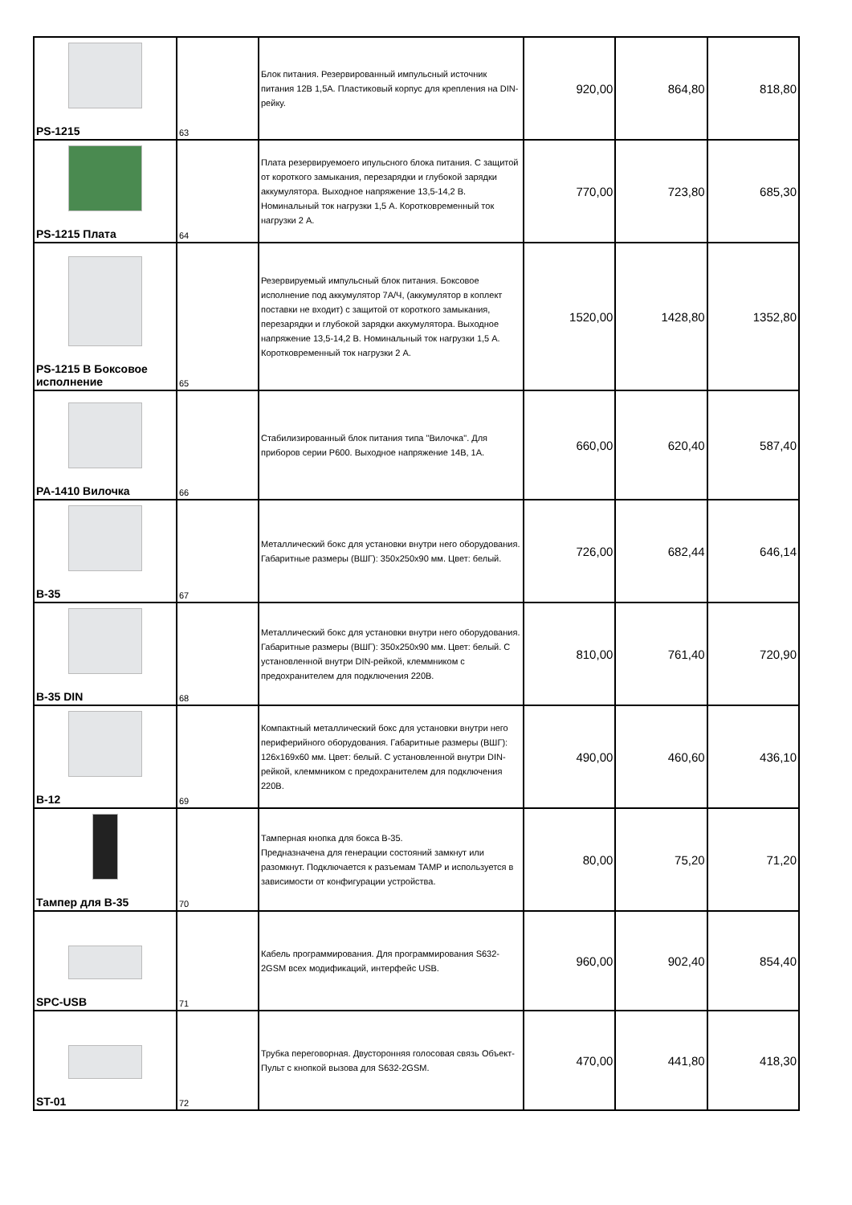| PS-1215 | 63 | Блок питания. Резервированный импульсный источник питания 12В 1,5А. Пластиковый корпус для крепления на DIN-рейку. | 920,00 | 864,80 | 818,80 |
| PS-1215 Плата | 64 | Плата резервируемоего ипульсного блока питания. С защитой от короткого замыкания, перезарядки и глубокой зарядки аккумулятора. Выходное напряжение 13,5-14,2 В. Номинальный ток нагрузки 1,5 А. Коротковременный ток нагрузки 2 А. | 770,00 | 723,80 | 685,30 |
| PS-1215 В Боксовое исполнение | 65 | Резервируемый импульсный блок питания. Боксовое исполнение под аккумулятор 7А/Ч, (аккумулятор в коплект поставки не входит) с защитой от короткого замыкания, перезарядки и глубокой зарядки аккумулятора. Выходное напряжение 13,5-14,2 В. Номинальный ток нагрузки 1,5 А. Коротковременный ток нагрузки 2 А. | 1520,00 | 1428,80 | 1352,80 |
| PA-1410 Вилочка | 66 | Стабилизированный блок питания типа "Вилочка". Для приборов серии Р600. Выходное напряжение 14В, 1А. | 660,00 | 620,40 | 587,40 |
| B-35 | 67 | Металлический бокс для установки внутри него оборудования. Габаритные размеры (ВШГ): 350х250х90 мм. Цвет: белый. | 726,00 | 682,44 | 646,14 |
| B-35 DIN | 68 | Металлический бокс для установки внутри него оборудования. Габаритные размеры (ВШГ): 350х250х90 мм. Цвет: белый. С установленной внутри DIN-рейкой, клеммником с предохранителем для подключения 220В. | 810,00 | 761,40 | 720,90 |
| B-12 | 69 | Компактный металлический бокс для установки внутри него периферийного оборудования. Габаритные размеры (ВШГ): 126х169х60 мм. Цвет: белый. С установленной внутри DIN-рейкой, клеммником с предохранителем для подключения 220В. | 490,00 | 460,60 | 436,10 |
| Тампер для B-35 | 70 | Тамперная кнопка для бокса B-35. Предназначена для генерации состояний замкнут или разомкнут. Подключается к разъемам TAMP и используется в зависимости от конфигурации устройства. | 80,00 | 75,20 | 71,20 |
| SPC-USB | 71 | Кабель программирования. Для программирования S632-2GSM всех модификаций, интерфейс USB. | 960,00 | 902,40 | 854,40 |
| ST-01 | 72 | Трубка переговорная. Двусторонняя голосовая связь Объект-Пульт с кнопкой вызова для S632-2GSM. | 470,00 | 441,80 | 418,30 |